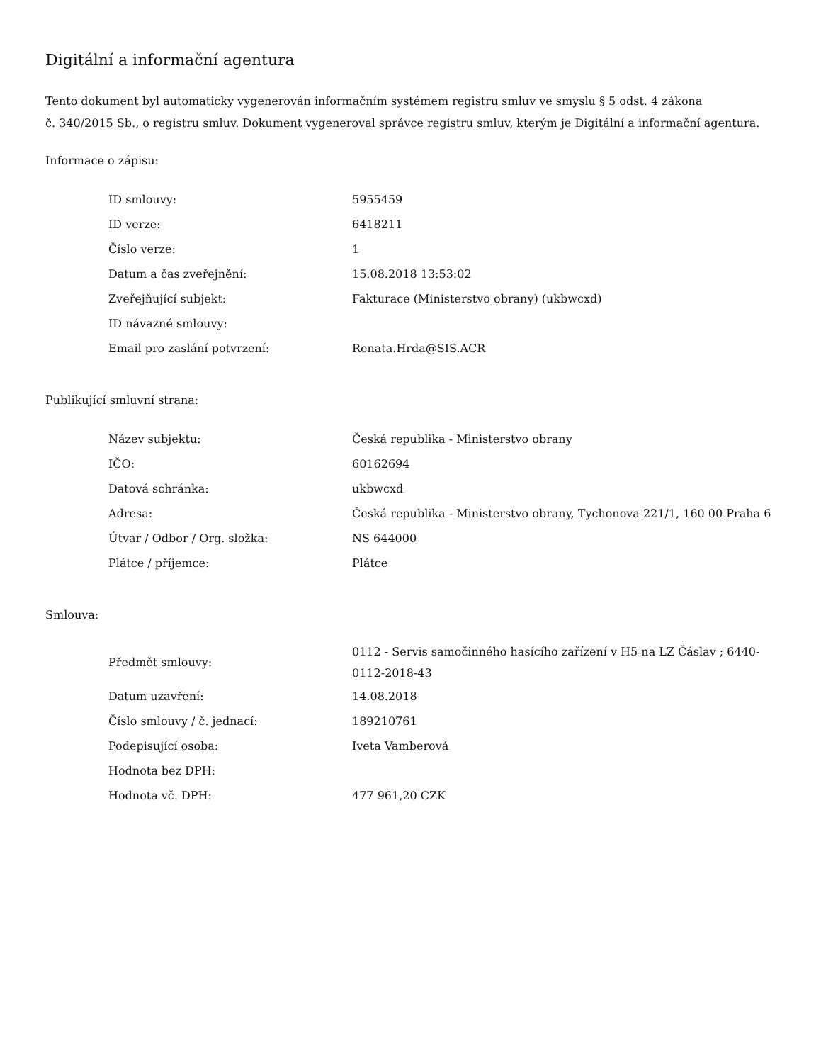Digitální a informační agentura
Tento dokument byl automaticky vygenerován informačním systémem registru smluv ve smyslu § 5 odst. 4 zákona
č. 340/2015 Sb., o registru smluv. Dokument vygeneroval správce registru smluv, kterým je Digitální a informační agentura.
Informace o zápisu:
| ID smlouvy: | 5955459 |
| ID verze: | 6418211 |
| Číslo verze: | 1 |
| Datum a čas zveřejnění: | 15.08.2018 13:53:02 |
| Zveřejňující subjekt: | Fakturace (Ministerstvo obrany) (ukbwcxd) |
| ID návazné smlouvy: | |
| Email pro zaslání potvrzení: | Renata.Hrda@SIS.ACR |
Publikující smluvní strana:
| Název subjektu: | Česká republika - Ministerstvo obrany |
| IČO: | 60162694 |
| Datová schránka: | ukbwcxd |
| Adresa: | Česká republika - Ministerstvo obrany, Tychonova 221/1, 160 00 Praha 6 |
| Útvar / Odbor / Org. složka: | NS 644000 |
| Plátce / příjemce: | Plátce |
Smlouva:
| Předmět smlouvy: | 0112 - Servis samočinného hasícího zařízení v H5 na LZ Čáslav ; 6440- 0112-2018-43 |
| Datum uzavření: | 14.08.2018 |
| Číslo smlouvy / č. jednací: | 189210761 |
| Podepisující osoba: | Iveta Vamberová |
| Hodnota bez DPH: | |
| Hodnota vč. DPH: | 477 961,20 CZK |